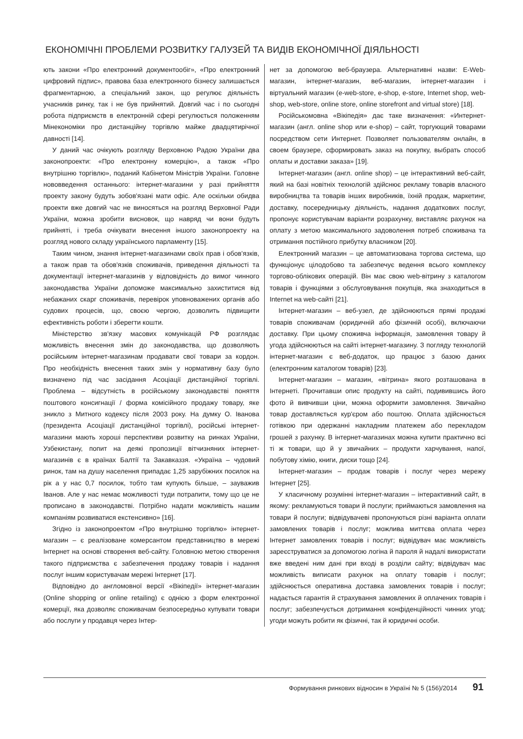ЕКОНОМІЧНІ ПРОБЛЕМИ РОЗВИТКУ ГАЛУЗЕЙ ТА ВИДІВ ЕКОНОМІЧНОЇ ДІЯЛЬНОСТІ
ють закони «Про електронний документообіг», «Про електронний цифровий підпис», правова база електронного бізнесу залишається фрагментарною, а спеціальний закон, що регулює діяльність учасників ринку, так і не був прийнятий. Довгий час і по сьогодні робота підприємств в електронній сфері регулюється положенням Мінекономіки про дистанційну торгівлю майже двадцятирічної давності [14].
У даний час очікують розгляду Верховною Радою України два законопроекти: «Про електронну комерцію», а також «Про внутрішню торгівлю», поданий Кабінетом Міністрів України. Головне нововведення останнього: інтернет-магазини у разі прийняття проекту закону будуть зобов'язані мати офіс. Але оскільки обидва проекти вже довгий час не виносяться на розгляд Верховної Ради України, можна зробити висновок, що навряд чи вони будуть прийняті, і треба очікувати внесення іншого законопроекту на розгляд нового складу українського парламенту [15].
Таким чином, знання інтернет-магазинами своїх прав і обов'язків, а також прав та обов'язків споживачів, приведення діяльності та документації інтернет-магазинів у відповідність до вимог чинного законодавства України допоможе максимально захиститися від небажаних скарг споживачів, перевірок уповноважених органів або судових процесів, що, своєю чергою, дозволить підвищити ефективність роботи і зберегти кошти.
Міністерство зв'язку масових комунікацій РФ розглядає можливість внесення змін до законодавства, що дозволяють російським інтернет-магазинам продавати свої товари за кордон. Про необхідність внесення таких змін у нормативну базу було визначено під час засідання Асоціації дистанційної торгівлі. Проблема – відсутність в російському законодавстві поняття поштового консигнації / форма комісійного продажу товару, яке зникло з Митного кодексу після 2003 року. На думку О. Іванова (президента Асоціації дистанційної торгівлі), російські інтернет-магазини мають хороші перспективи розвитку на ринках України, Узбекистану, попит на деякі пропозиції вітчизняних інтернет-магазинів є в країнах Балтії та Закавказзя. «Україна – чудовий ринок, там на душу населення припадає 1,25 зарубіжних посилок на рік а у нас 0,7 посилок, тобто там купують більше, – зауважив Іванов. Але у нас немає можливості туди потрапити, тому що це не прописано в законодавстві. Потрібно надати можливість нашим компаніям розвиватися екстенсивно» [16].
Згідно із законопроектом «Про внутрішню торгівлю» інтернет-магазин – є реалізоване комерсантом представництво в мережі Інтернет на основі створення веб-сайту. Головною метою створення такого підприємства є забезпечення продажу товарів і надання послуг іншим користувачам мережі Інтернет [17].
Відповідно до англомовної версії «Вікіпедії» інтернет-магазин (Online shopping or online retailing) є однією з форм електронної комерції, яка дозволяє споживачам безпосередньо купувати товари або послуги у продавця через Інтер-
нет за допомогою веб-браузера. Альтернативні назви: E-Web-магазин, інтернет-магазин, веб-магазин, інтернет-магазин і віртуальний магазин (e-web-store, e-shop, e-store, Internet shop, web-shop, web-store, online store, online storefront and virtual store) [18].
Російськомовна «Вікіпедія» дає таке визначення: «Интернет-магазин (англ. online shop или e-shop) – сайт, торгующий товарами посредством сети Интернет. Позволяет пользователям онлайн, в своем браузере, сформировать заказ на покупку, выбрать способ оплаты и доставки заказа» [19].
Інтернет-магазин (англ. online shop) – це інтерактивний веб-сайт, який на базі новітніх технологій здійснює рекламу товарів власного виробництва та товарів інших виробників, їхній продаж, маркетинг, доставку, посередницьку діяльність, надання додаткових послуг, пропонує користувачам варіанти розрахунку, виставляє рахунок на оплату з метою максимального задоволення потреб споживача та отримання постійного прибутку власником [20].
Електронний магазин – це автоматизована торгова система, що функціонує цілодобово та забезпечує ведення всього комплексу торгово-облікових операцій. Він має свою web-вітрину з каталогом товарів і функціями з обслуговування покупців, яка знаходиться в Internet на web-сайті [21].
Інтернет-магазин – веб-узел, де здійснюються прямі продажі товарів споживачам (юридичній або фізичній особі), включаючи доставку. При цьому споживча інформація, замовлення товару й угода здійснюються на сайті інтернет-магазину. З погляду технологій інтернет-магазин є веб-додаток, що працює з базою даних (електронним каталогом товарів) [23].
Інтернет-магазин – магазин, «вітрина» якого розташована в Інтернеті. Прочитавши опис продукту на сайті, подивившись його фото й вивчивши ціни, можна оформити замовлення. Звичайно товар доставляється кур'єром або поштою. Оплата здійснюється готівкою при одержанні накладним платежем або перекладом грошей з рахунку. В інтернет-магазинах можна купити практично всі ті ж товари, що й у звичайних – продукти харчування, напої, побутову хімію, книги, диски тощо [24].
Інтернет-магазин – продаж товарів і послуг через мережу Інтернет [25].
У класичному розумінні інтернет-магазин – інтерактивний сайт, в якому: рекламуються товари й послуги; приймаються замовлення на товари й послуги; відвідувачеві пропонуються різні варіанта оплати замовлених товарів і послуг; можлива миттєва оплата через Інтернет замовлених товарів і послуг; відвідувач має можливість зареєструватися за допомогою логіна й пароля й надалі використати вже введені ним дані при вході в розділи сайту; відвідувач має можливість виписати рахунок на оплату товарів і послуг; здійснюється оперативна доставка замовлених товарів і послуг; надається гарантія й страхування замовлених й оплачених товарів і послуг; забезпечується дотримання конфіденційності чинних угод; угоди можуть робити як фізичні, так й юридичні особи.
Формування ринкових відносин в Україні № 5 (156)/2014 91